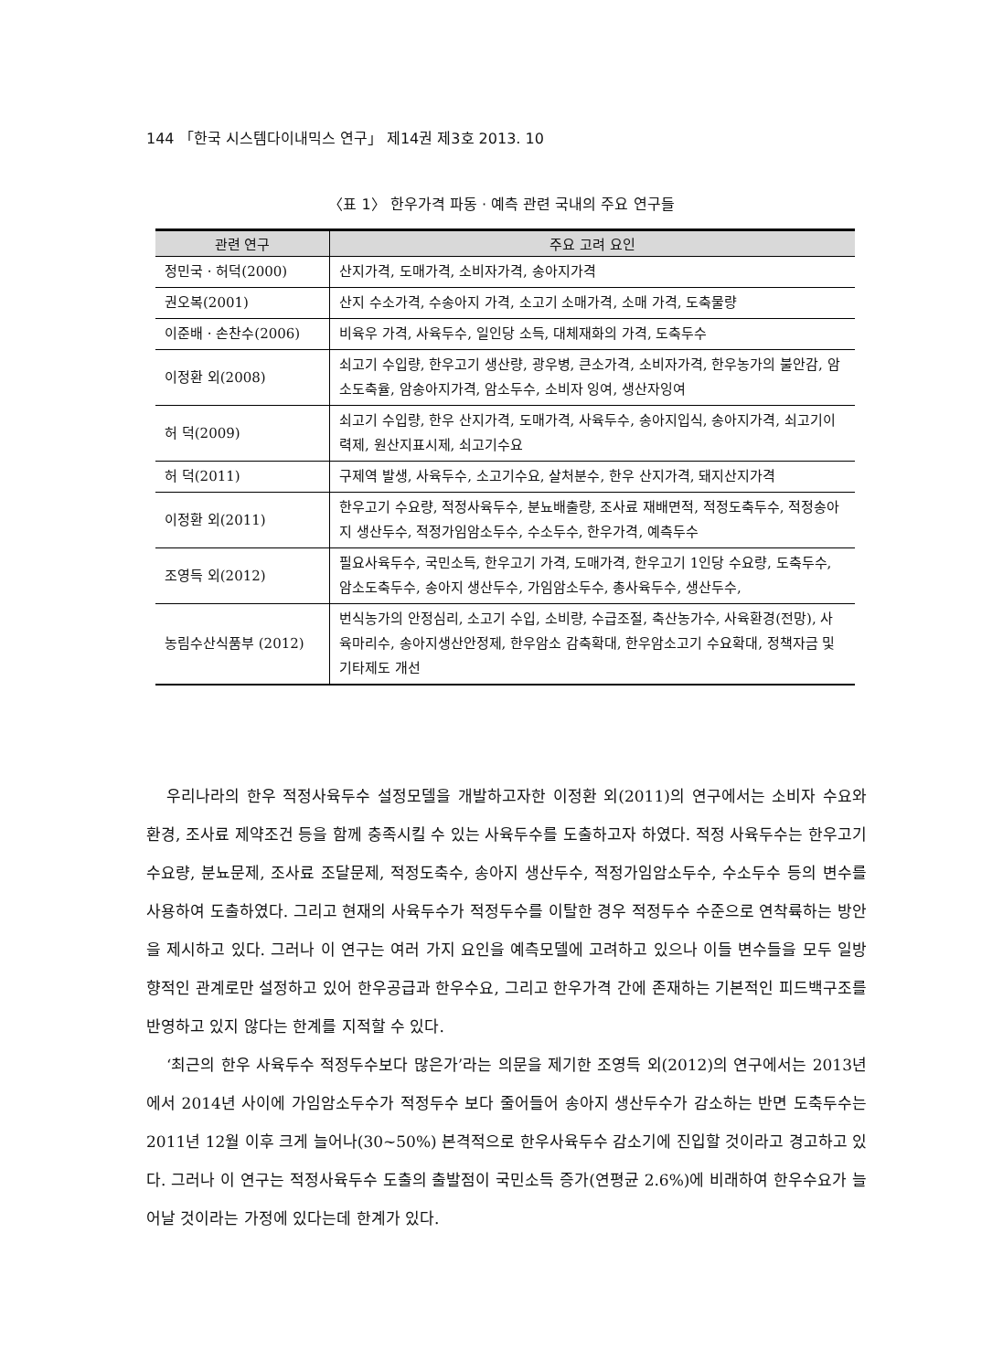144 「한국 시스템다이내믹스 연구」 제14권 제3호 2013. 10
〈표 1〉 한우가격 파동 · 예측 관련 국내의 주요 연구들
| 관련 연구 | 주요 고려 요인 |
| --- | --- |
| 정민국 · 허덕(2000) | 산지가격, 도매가격, 소비자가격, 송아지가격 |
| 권오복(2001) | 산지 수소가격, 수송아지 가격, 소고기 소매가격, 소매 가격, 도축물량 |
| 이준배 · 손찬수(2006) | 비육우 가격, 사육두수, 일인당 소득, 대체재화의 가격, 도축두수 |
| 이정환 외(2008) | 쇠고기 수입량, 한우고기 생산량, 광우병, 큰소가격, 소비자가격, 한우농가의 불안감, 암소도축율, 암송아지가격, 암소두수, 소비자 잉여, 생산자잉여 |
| 허 덕(2009) | 쇠고기 수입량, 한우 산지가격, 도매가격, 사육두수, 송아지입식, 송아지가격, 쇠고기이력제, 원산지표시제, 쇠고기수요 |
| 허 덕(2011) | 구제역 발생, 사육두수, 소고기수요, 살처분수, 한우 산지가격, 돼지산지가격 |
| 이정환 외(2011) | 한우고기 수요량, 적정사육두수, 분뇨배출량, 조사료 재배면적, 적정도축두수, 적정송아지 생산두수, 적정가임암소두수, 수소두수, 한우가격, 예측두수 |
| 조영득 외(2012) | 필요사육두수, 국민소득, 한우고기 가격, 도매가격, 한우고기 1인당 수요량, 도축두수, 암소도축두수, 송아지 생산두수, 가임암소두수, 총사육두수, 생산두수, |
| 농림수산식품부 (2012) | 번식농가의 안정심리, 소고기 수입, 소비량, 수급조절, 축산농가수, 사육환경(전망), 사육마리수, 송아지생산안정제, 한우암소 감축확대, 한우암소고기 수요확대, 정책자금 및 기타제도 개선 |
우리나라의 한우 적정사육두수 설정모델을 개발하고자한 이정환 외(2011)의 연구에서는 소비자 수요와 환경, 조사료 제약조건 등을 함께 충족시킬 수 있는 사육두수를 도출하고자 하였다. 적정 사육두수는 한우고기 수요량, 분뇨문제, 조사료 조달문제, 적정도축수, 송아지 생산두수, 적정가임암소두수, 수소두수 등의 변수를 사용하여 도출하였다. 그리고 현재의 사육두수가 적정두수를 이탈한 경우 적정두수 수준으로 연착륙하는 방안을 제시하고 있다. 그러나 이 연구는 여러 가지 요인을 예측모델에 고려하고 있으나 이들 변수들을 모두 일방향적인 관계로만 설정하고 있어 한우공급과 한우수요, 그리고 한우가격 간에 존재하는 기본적인 피드백구조를 반영하고 있지 않다는 한계를 지적할 수 있다.
‘최근의 한우 사육두수 적정두수보다 많은가’라는 의문을 제기한 조영득 외(2012)의 연구에서는 2013년에서 2014년 사이에 가임암소두수가 적정두수 보다 줄어들어 송아지 생산두수가 감소하는 반면 도축두수는 2011년 12월 이후 크게 늘어나(30~50%) 본격적으로 한우사육두수 감소기에 진입할 것이라고 경고하고 있다. 그러나 이 연구는 적정사육두수 도출의 출발점이 국민소득 증가(연평균 2.6%)에 비래하여 한우수요가 늘어날 것이라는 가정에 있다는데 한계가 있다.